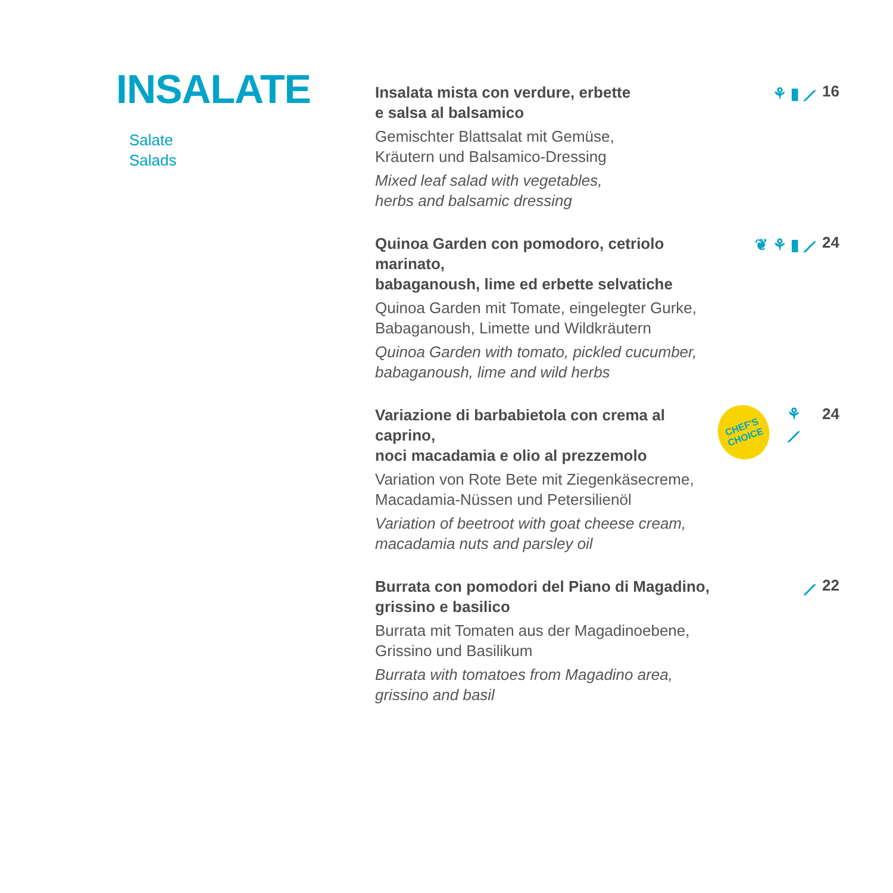INSALATE
Salate
Salads
Insalata mista con verdure, erbette
e salsa al balsamico
Gemischter Blattsalat mit Gemüse,
Kräutern und Balsamico-Dressing
Mixed leaf salad with vegetables,
herbs and balsamic dressing
⚘ ▮ ⟋ 16
Quinoa Garden con pomodoro, cetriolo marinato,
babaganoush, lime ed erbette selvatiche
Quinoa Garden mit Tomate, eingelegter Gurke,
Babaganoush, Limette und Wildkräutern
Quinoa Garden with tomato, pickled cucumber,
babaganoush, lime and wild herbs
❦ ⚘ ▮ ⟋ 24
Variazione di barbabietola con crema al caprino,
noci macadamia e olio al prezzemolo
Variation von Rote Bete mit Ziegenkäsecreme,
Macadamia-Nüssen und Petersilienöl
Variation of beetroot with goat cheese cream,
macadamia nuts and parsley oil
CHEF'S
CHOICE
⚘ ⟋ 24
Burrata con pomodori del Piano di Magadino,
grissino e basilico
Burrata mit Tomaten aus der Magadinoebene,
Grissino und Basilikum
Burrata with tomatoes from Magadino area,
grissino and basil
⟋ 22